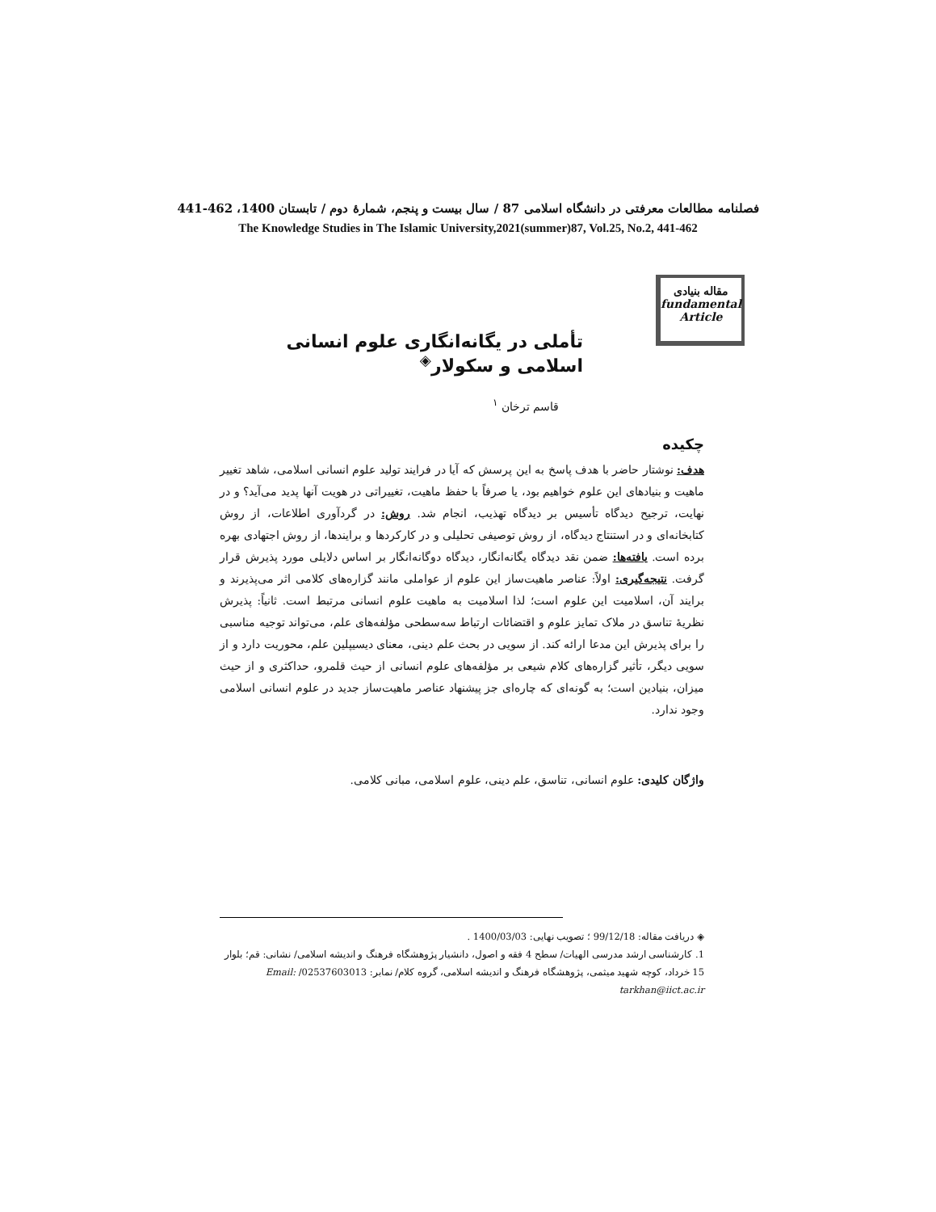فصلنامه مطالعات معرفتی در دانشگاه اسلامی 87 / سال بیست و پنجم، شمارهٔ دوم / تابستان 1400، 462-441
The Knowledge Studies in The Islamic University,2021(summer)87, Vol.25, No.2, 441-462
مقاله بنیادی
fundamental
Article
تأملی در یگانه‌انگاری علوم انسانی اسلامی و سکولار<sup>◈</sup>
قاسم ترخان <sup>۱</sup>
چکیده
هدف: نوشتار حاضر با هدف پاسخ به این پرسش که آیا در فرایند تولید علوم انسانی اسلامی، شاهد تغییر ماهیت و بنیادهای این علوم خواهیم بود، یا صرفاً با حفظ ماهیت، تغییراتی در هویت آنها پدید می‌آید؟ و در نهایت، ترجیح دیدگاه تأسیس بر دیدگاه تهذیب، انجام شد. روش: در گردآوری اطلاعات، از روش کتابخانه‌ای و در استنتاج دیدگاه، از روش توصیفی تحلیلی و در کارکردها و برایندها، از روش اجتهادی بهره برده است. یافته‌ها: ضمن نقد دیدگاه یگانه‌انگار، دیدگاه دوگانه‌انگار بر اساس دلایلی مورد پذیرش قرار گرفت. نتیجه‌گیری: اولاً: عناصر ماهیت‌ساز این علوم از عواملی مانند گزاره‌های کلامی اثر می‌پذیرند و برایند آن، اسلامیت این علوم است؛ لذا اسلامیت به ماهیت علوم انسانی مرتبط است. ثانیاً: پذیرش نظریهٔ تناسق در ملاک تمایز علوم و اقتضائات ارتباط سه‌سطحی مؤلفه‌های علم، می‌تواند توجیه مناسبی را برای پذیرش این مدعا ارائه کند. از سویی در بحث علم دینی، معنای دیسیپلین علم، محوریت دارد و از سویی دیگر، تأثیر گزاره‌های کلام شیعی بر مؤلفه‌های علوم انسانی از حیث قلمرو، حداکثری و از حیث میزان، بنیادین است؛ به گونه‌ای که چاره‌ای جز پیشنهاد عناصر ماهیت‌ساز جدید در علوم انسانی اسلامی وجود ندارد.
واژگان کلیدی: علوم انسانی، تناسق، علم دینی، علوم اسلامی، مبانی کلامی.
◈ دریافت مقاله: 99/12/18 ؛ تصویب نهایی: 1400/03/03 .
1. کارشناسی ارشد مدرسی الهیات/ سطح 4 فقه و اصول، دانشیار پژوهشگاه فرهنگ و اندیشه اسلامی/ نشانی: قم؛ بلوار 15 خرداد، کوچه شهید میثمی، پژوهشگاه فرهنگ و اندیشه اسلامی، گروه کلام/ نمابر: 02537603013/ Email: tarkhan@iict.ac.ir